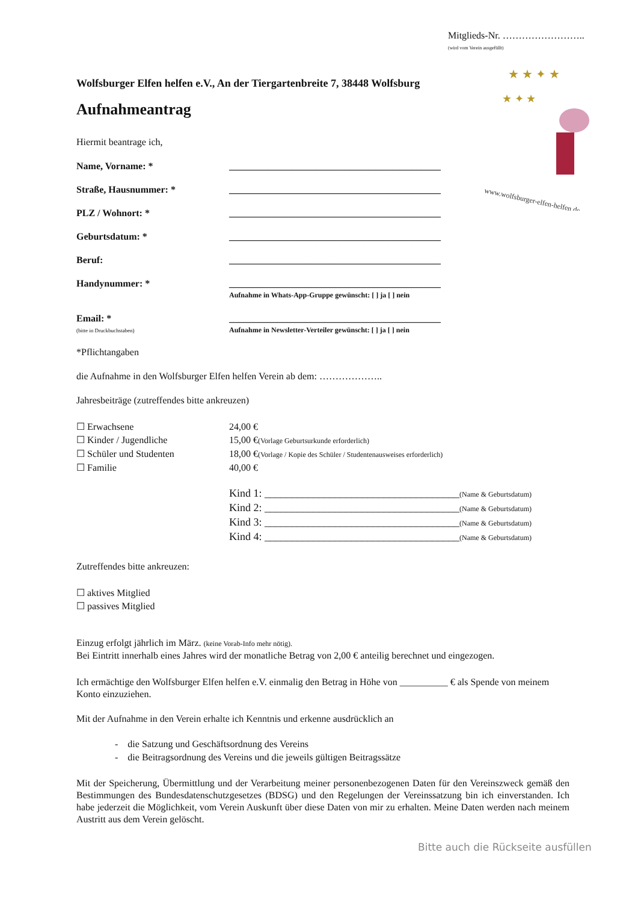Mitglieds-Nr. ……………………..
(wird vom Verein ausgefüllt)
★ ★ ✦ ★
★ ✦ ★
www.wolfsburger-elfen-helfen.de
Wolfsburger Elfen helfen e.V., An der Tiergartenbreite 7, 38448 Wolfsburg
Aufnahmeantrag
Hiermit beantrage ich,
Name, Vorname: * ____________________________________________
Straße, Hausnummer: * ____________________________________________
PLZ / Wohnort: * ____________________________________________
Geburtsdatum: * ____________________________________________
Beruf: ____________________________________________
Handynummer: * ____________________________________________
Aufnahme in Whats-App-Gruppe gewünscht: [ ] ja [ ] nein
Email: *
(bitte in Druckbuchstaben) ____________________________________________
Aufnahme in Newsletter-Verteiler gewünscht: [ ] ja [ ] nein
*Pflichtangaben
die Aufnahme in den Wolfsburger Elfen helfen Verein ab dem: ………………..
Jahresbeiträge (zutreffendes bitte ankreuzen)
☐ Erwachsene 24,00 €
☐ Kinder / Jugendliche 15,00 €(Vorlage Geburtsurkunde erforderlich)
☐ Schüler und Studenten 18,00 €(Vorlage / Kopie des Schüler / Studentenausweises erforderlich)
☐ Familie 40,00 €
Kind 1: ____________________________________(Name & Geburtsdatum)
Kind 2: ____________________________________(Name & Geburtsdatum)
Kind 3: ____________________________________(Name & Geburtsdatum)
Kind 4: ____________________________________(Name & Geburtsdatum)
Zutreffendes bitte ankreuzen:
☐ aktives Mitglied
☐ passives Mitglied
Einzug erfolgt jährlich im März. (keine Vorab-Info mehr nötig).
Bei Eintritt innerhalb eines Jahres wird der monatliche Betrag von 2,00 € anteilig berechnet und eingezogen.
Ich ermächtige den Wolfsburger Elfen helfen e.V. einmalig den Betrag in Höhe von __________ € als Spende von meinem Konto einzuziehen.
Mit der Aufnahme in den Verein erhalte ich Kenntnis und erkenne ausdrücklich an
- die Satzung und Geschäftsordnung des Vereins
- die Beitragsordnung des Vereins und die jeweils gültigen Beitragssätze
Mit der Speicherung, Übermittlung und der Verarbeitung meiner personenbezogenen Daten für den Vereinszweck gemäß den Bestimmungen des Bundesdatenschutzgesetzes (BDSG) und den Regelungen der Vereinssatzung bin ich einverstanden. Ich habe jederzeit die Möglichkeit, vom Verein Auskunft über diese Daten von mir zu erhalten. Meine Daten werden nach meinem Austritt aus dem Verein gelöscht.
Bitte auch die Rückseite ausfüllen